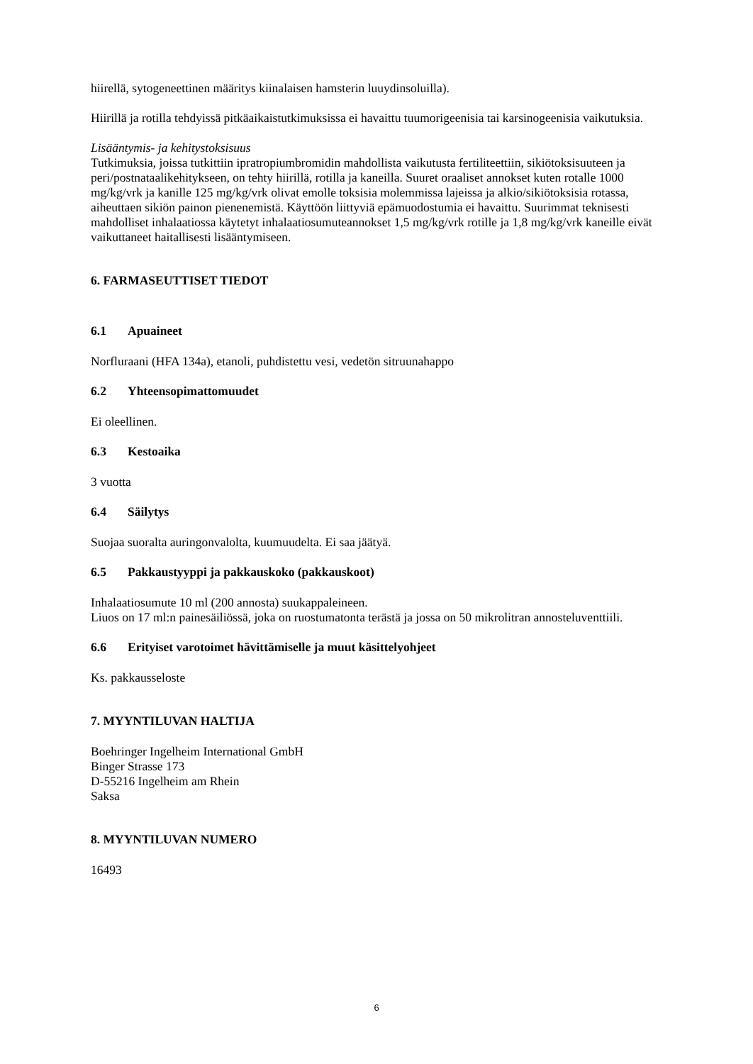hiirellä, sytogeneettinen määritys kiinalaisen hamsterin luuydinsoluilla).
Hiirillä ja rotilla tehdyissä pitkäaikaistutkimuksissa ei havaittu tuumorigeenisia tai karsinogeenisia vaikutuksia.
Lisääntymis- ja kehitystoksisuus
Tutkimuksia, joissa tutkittiin ipratropiumbromidin mahdollista vaikutusta fertiliteettiin, sikiötoksisuuteen ja peri/postnataalikehitykseen, on tehty hiirillä, rotilla ja kaneilla. Suuret oraaliset annokset kuten rotalle 1000 mg/kg/vrk ja kanille 125 mg/kg/vrk olivat emolle toksisia molemmissa lajeissa ja alkio/sikiötoksisia rotassa, aiheuttaen sikiön painon pienenemistä. Käyttöön liittyviä epämuodostumia ei havaittu. Suurimmat teknisesti mahdolliset inhalaatiossa käytetyt inhalaatiosumuteannokset 1,5 mg/kg/vrk rotille ja 1,8 mg/kg/vrk kaneille eivät vaikuttaneet haitallisesti lisääntymiseen.
6. FARMASEUTTISET TIEDOT
6.1 Apuaineet
Norfluraani (HFA 134a), etanoli, puhdistettu vesi, vedetön sitruunahappo
6.2 Yhteensopimattomuudet
Ei oleellinen.
6.3 Kestoaika
3 vuotta
6.4 Säilytys
Suojaa suoralta auringonvalolta, kuumuudelta. Ei saa jäätyä.
6.5 Pakkaustyyppi ja pakkauskoko (pakkauskoot)
Inhalaatiosumute 10 ml (200 annosta) suukappaleineen.
Liuos on 17 ml:n painesäiliössä, joka on ruostumatonta terästä ja jossa on 50 mikrolitran annosteluventtiili.
6.6 Erityiset varotoimet hävittämiselle ja muut käsittelyohjeet
Ks. pakkausseloste
7. MYYNTILUVAN HALTIJA
Boehringer Ingelheim International GmbH
Binger Strasse 173
D-55216 Ingelheim am Rhein
Saksa
8. MYYNTILUVAN NUMERO
16493
6